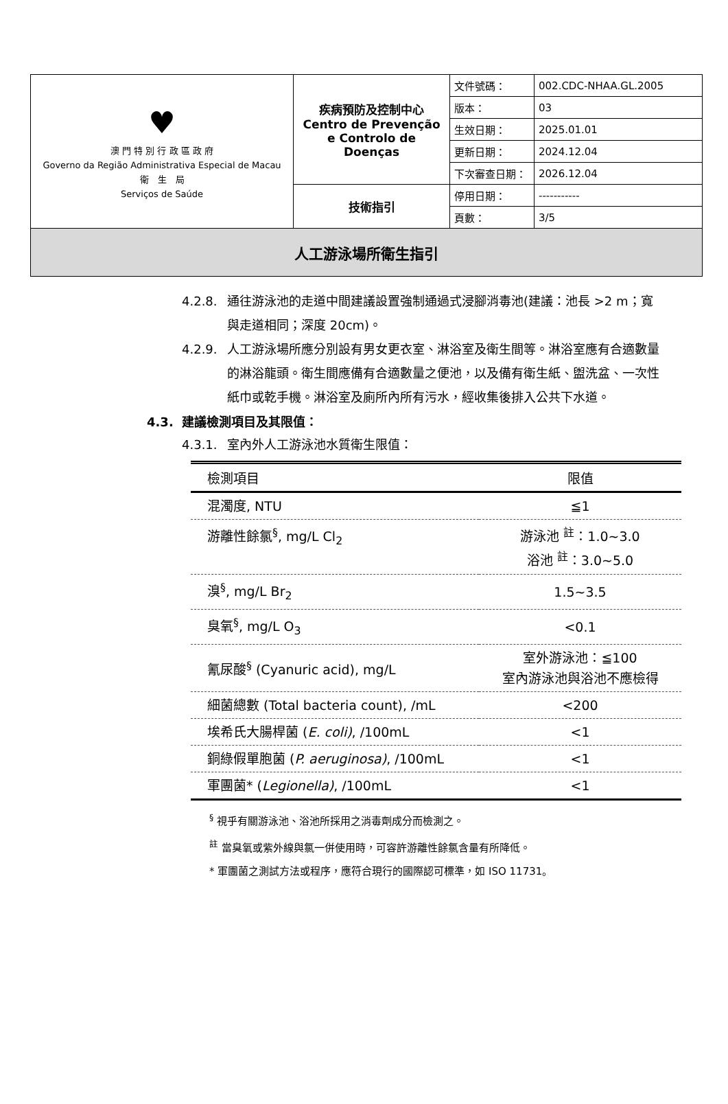| ♥ 澳 門 特 別 行 政 區 政 府 Governo da Região Administrativa Especial de Macau 衛 生 局 Serviços de Saúde | 疾病預防及控制中心 Centro de Prevenção e Controlo de Doenças | 文件號碼： | 002.CDC-NHAA.GL.2005 |
| | | 版本： | 03 |
| | | 生效日期： | 2025.01.01 |
| | | 更新日期： | 2024.12.04 |
| | | 下次審查日期： | 2026.12.04 |
| | 技術指引 | 停用日期： | ----------- |
| | | 頁數： | 3/5 |
| 人工游泳場所衛生指引 | | | |
4.2.8. 通往游泳池的走道中間建議設置強制通過式浸腳消毒池(建議：池長 >2 m；寬與走道相同；深度 20cm)。
4.2.9. 人工游泳場所應分別設有男女更衣室、淋浴室及衛生間等。淋浴室應有合適數量的淋浴龍頭。衛生間應備有合適數量之便池，以及備有衛生紙、盥洗盆、一次性紙巾或乾手機。淋浴室及廁所內所有污水，經收集後排入公共下水道。
4.3. 建議檢測項目及其限值：
4.3.1. 室內外人工游泳池水質衛生限值：
| 檢測項目 | 限值 |
| --- | --- |
| 混濁度, NTU | ≦1 |
| 游離性餘氯<sup>§</sup>, mg/L Cl<sub>2</sub> | 游泳池 <sup>註</sup>：1.0~3.0 浴池 <sup>註</sup>：3.0~5.0 |
| 溴<sup>§</sup>, mg/L Br<sub>2</sub> | 1.5~3.5 |
| 臭氧<sup>§</sup>, mg/L O<sub>3</sub> | <0.1 |
| 氰尿酸<sup>§</sup> (Cyanuric acid), mg/L | 室外游泳池：≦100 室內游泳池與浴池不應檢得 |
| 細菌總數 (Total bacteria count), /mL | <200 |
| 埃希氏大腸桿菌 ( E. coli) , /100mL | <1 |
| 銅綠假單胞菌 ( P. aeruginosa) , /100mL | <1 |
| 軍團菌* ( Legionella) , /100mL | <1 |
<sup>§</sup> 視乎有關游泳池、浴池所採用之消毒劑成分而檢測之。
<sup>註</sup> 當臭氧或紫外線與氯一併使用時，可容許游離性餘氯含量有所降低。
* 軍團菌之測試方法或程序，應符合現行的國際認可標準，如 ISO 11731。